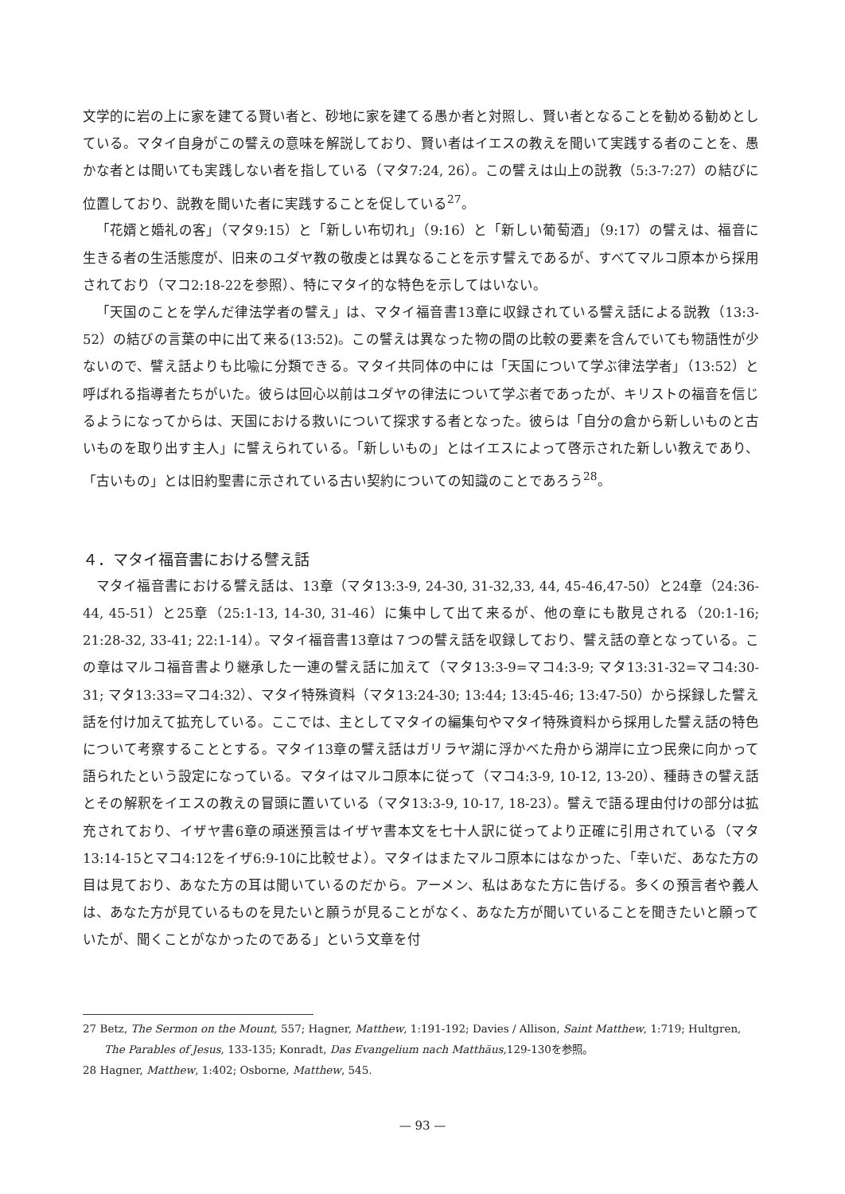文学的に岩の上に家を建てる賢い者と、砂地に家を建てる愚か者と対照し、賢い者となることを勧める勧めとしている。マタイ自身がこの譬えの意味を解説しており、賢い者はイエスの教えを聞いて実践する者のことを、愚かな者とは聞いても実践しない者を指している（マタ7:24, 26）。この譬えは山上の説教（5:3-7:27）の結びに位置しており、説教を聞いた者に実践することを促している<sup>27</sup>。
「花婿と婚礼の客」（マタ9:15）と「新しい布切れ」（9:16）と「新しい葡萄酒」（9:17）の譬えは、福音に生きる者の生活態度が、旧来のユダヤ教の敬虔とは異なることを示す譬えであるが、すべてマルコ原本から採用されており（マコ2:18-22を参照）、特にマタイ的な特色を示してはいない。
「天国のことを学んだ律法学者の譬え」は、マタイ福音書13章に収録されている譬え話による説教（13:3-52）の結びの言葉の中に出て来る(13:52)。この譬えは異なった物の間の比較の要素を含んでいても物語性が少ないので、譬え話よりも比喩に分類できる。マタイ共同体の中には「天国について学ぶ律法学者」（13:52）と呼ばれる指導者たちがいた。彼らは回心以前はユダヤの律法について学ぶ者であったが、キリストの福音を信じるようになってからは、天国における救いについて探求する者となった。彼らは「自分の倉から新しいものと古いものを取り出す主人」に譬えられている。「新しいもの」とはイエスによって啓示された新しい教えであり、「古いもの」とは旧約聖書に示されている古い契約についての知識のことであろう<sup>28</sup>。
４．マタイ福音書における譬え話
マタイ福音書における譬え話は、13章（マタ13:3-9, 24-30, 31-32,33, 44, 45-46,47-50）と24章（24:36-44, 45-51）と25章（25:1-13, 14-30, 31-46）に集中して出て来るが、他の章にも散見される（20:1-16; 21:28-32, 33-41; 22:1-14）。マタイ福音書13章は７つの譬え話を収録しており、譬え話の章となっている。この章はマルコ福音書より継承した一連の譬え話に加えて（マタ13:3-9=マコ4:3-9; マタ13:31-32=マコ4:30-31; マタ13:33=マコ4:32）、マタイ特殊資料（マタ13:24-30; 13:44; 13:45-46; 13:47-50）から採録した譬え話を付け加えて拡充している。ここでは、主としてマタイの編集句やマタイ特殊資料から採用した譬え話の特色について考察することとする。マタイ13章の譬え話はガリラヤ湖に浮かべた舟から湖岸に立つ民衆に向かって語られたという設定になっている。マタイはマルコ原本に従って（マコ4:3-9, 10-12, 13-20）、種蒔きの譬え話とその解釈をイエスの教えの冒頭に置いている（マタ13:3-9, 10-17, 18-23）。譬えで語る理由付けの部分は拡充されており、イザヤ書6章の頑迷預言はイザヤ書本文を七十人訳に従ってより正確に引用されている（マタ13:14-15とマコ4:12をイザ6:9-10に比較せよ）。マタイはまたマルコ原本にはなかった、「幸いだ、あなた方の目は見ており、あなた方の耳は聞いているのだから。アーメン、私はあなた方に告げる。多くの預言者や義人は、あなた方が見ているものを見たいと願うが見ることがなく、あなた方が聞いていることを聞きたいと願っていたが、聞くことがなかったのである」という文章を付
27 Betz, The Sermon on the Mount, 557; Hagner, Matthew, 1:191-192; Davies / Allison, Saint Matthew, 1:719; Hultgren, The Parables of Jesus, 133-135; Konradt, Das Evangelium nach Matthäus,129-130を参照。
28 Hagner, Matthew, 1:402; Osborne, Matthew, 545.
— 93 —